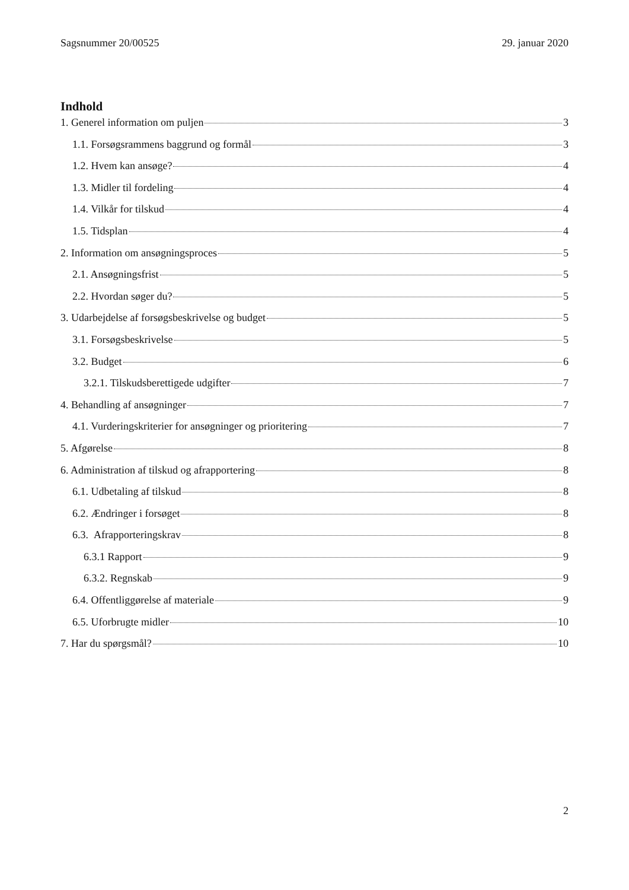Sagsnummer 20/00525 29. januar 2020
Indhold
1. Generel information om puljen 3
1.1. Forsøgsrammens baggrund og formål 3
1.2. Hvem kan ansøge? 4
1.3. Midler til fordeling 4
1.4. Vilkår for tilskud 4
1.5. Tidsplan 4
2. Information om ansøgningsproces 5
2.1. Ansøgningsfrist 5
2.2. Hvordan søger du? 5
3. Udarbejdelse af forsøgsbeskrivelse og budget 5
3.1. Forsøgsbeskrivelse 5
3.2. Budget 6
3.2.1. Tilskudsberettigede udgifter 7
4. Behandling af ansøgninger 7
4.1. Vurderingskriterier for ansøgninger og prioritering 7
5. Afgørelse 8
6. Administration af tilskud og afrapportering 8
6.1. Udbetaling af tilskud 8
6.2. Ændringer i forsøget 8
6.3. Afrapporteringskrav 8
6.3.1 Rapport 9
6.3.2. Regnskab 9
6.4. Offentliggørelse af materiale 9
6.5. Uforbrugte midler 10
7. Har du spørgsmål? 10
2